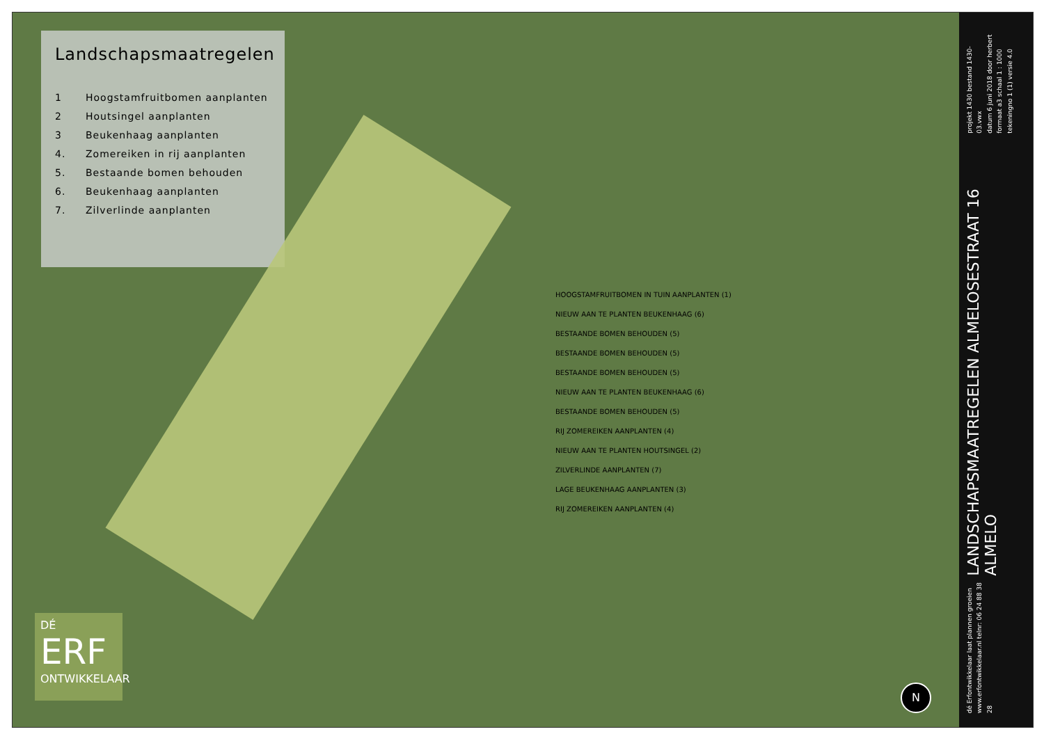Landschapsmaatregelen
1 Hoogstamfruitbomen aanplanten
2 Houtsingel aanplanten
3 Beukenhaag aanplanten
4. Zomereiken in rij aanplanten
5. Bestaande bomen behouden
6. Beukenhaag aanplanten
7. Zilverlinde aanplanten
HOOGSTAMFRUITBOMEN IN TUIN AANPLANTEN (1)
NIEUW AAN TE PLANTEN BEUKENHAAG (6)
BESTAANDE BOMEN BEHOUDEN (5)
BESTAANDE BOMEN BEHOUDEN (5)
BESTAANDE BOMEN BEHOUDEN (5)
NIEUW AAN TE PLANTEN BEUKENHAAG (6)
BESTAANDE BOMEN BEHOUDEN (5)
RIJ ZOMEREIKEN AANPLANTEN (4)
NIEUW AAN TE PLANTEN HOUTSINGEL (2)
ZILVERLINDE AANPLANTEN (7)
LAGE BEUKENHAAG AANPLANTEN (3)
RIJ ZOMEREIKEN AANPLANTEN (4)
DÉ
ERF
ONTWIKKELAAR
N
projekt 1430 bestand 1430-03.vwx
datum 6 juni 2018 door herbert
formaat a3 schaal 1 : 1000
tekeningno 1 (1) versie 4.0
LANDSCHAPSMAATREGELEN ALMELOSESTRAAT 16 ALMELO
dé Erfontwikkelaar laat plannen groeien
www.erfontwikkelaar.nl telnr: 06 24 88 38 28